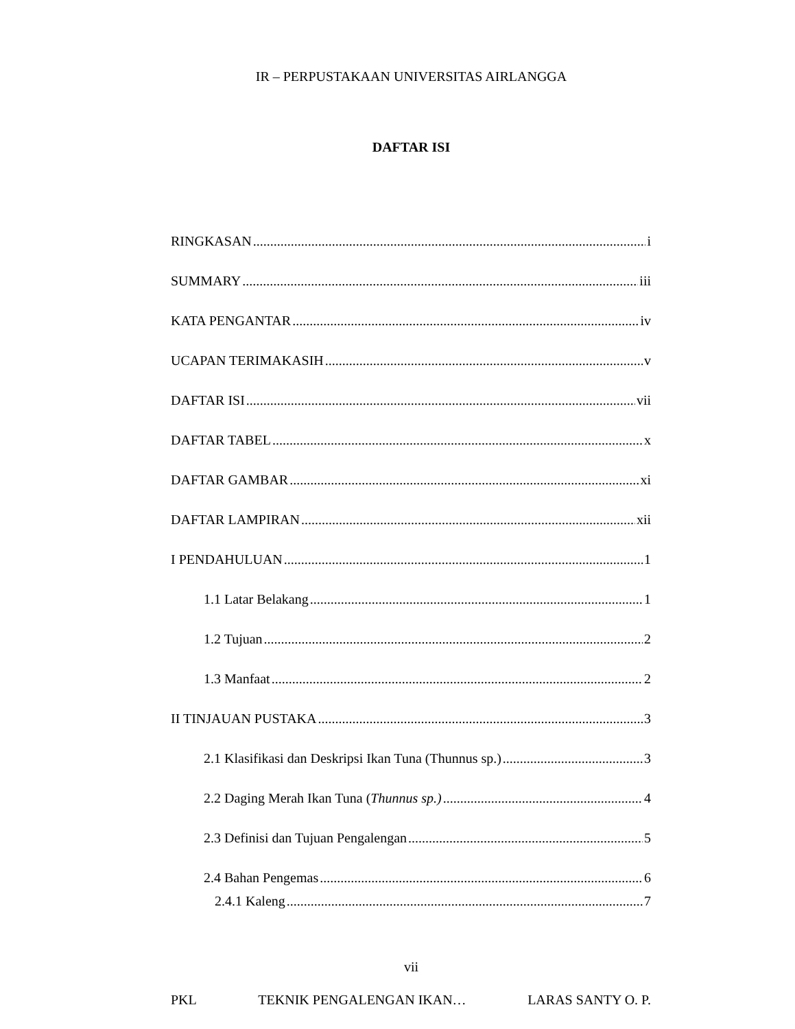IR – PERPUSTAKAAN UNIVERSITAS AIRLANGGA
DAFTAR ISI
RINGKASAN i
SUMMARY iii
KATA PENGANTAR iv
UCAPAN TERIMAKASIH v
DAFTAR ISI vii
DAFTAR TABEL x
DAFTAR GAMBAR xi
DAFTAR LAMPIRAN xii
I PENDAHULUAN 1
1.1 Latar Belakang 1
1.2 Tujuan 2
1.3 Manfaat 2
II TINJAUAN PUSTAKA 3
2.1 Klasifikasi dan Deskripsi Ikan Tuna (Thunnus sp.) 3
2.2 Daging Merah Ikan Tuna (Thunnus sp.) 4
2.3 Definisi dan Tujuan Pengalengan 5
2.4 Bahan Pengemas 6
2.4.1 Kaleng 7
vii
PKL TEKNIK PENGALENGAN IKAN… LARAS SANTY O. P.